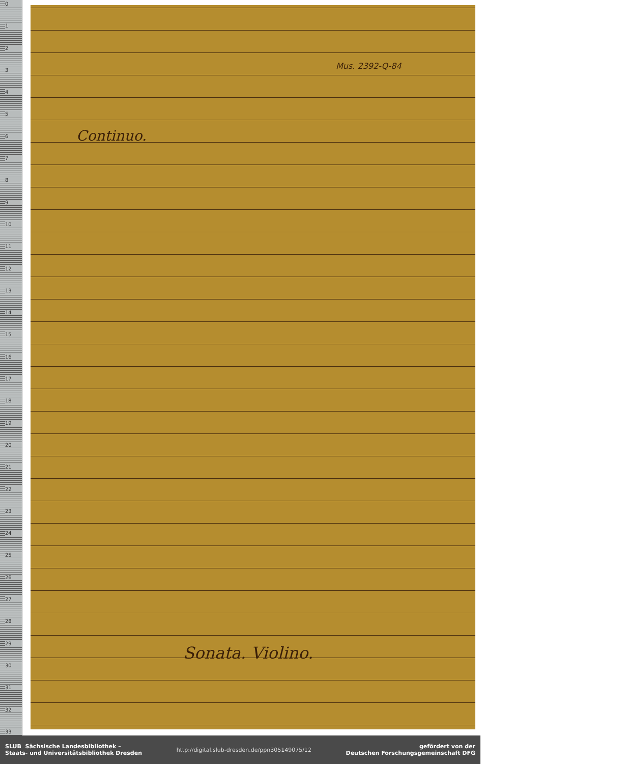0123456789
10
11
12
13
14
15
16
17
18
19
20
21
22
23
24
25
26
27
28
29
30
31
32
33
Mus. 2392-Q-84
Continuo.
Sonata. Violino.
SLUB Sächsische Landesbibliothek –
Staats- und Universitätsbibliothek Dresden
http://digital.slub-dresden.de/ppn305149075/12
gefördert von der
Deutschen Forschungsgemeinschaft DFG